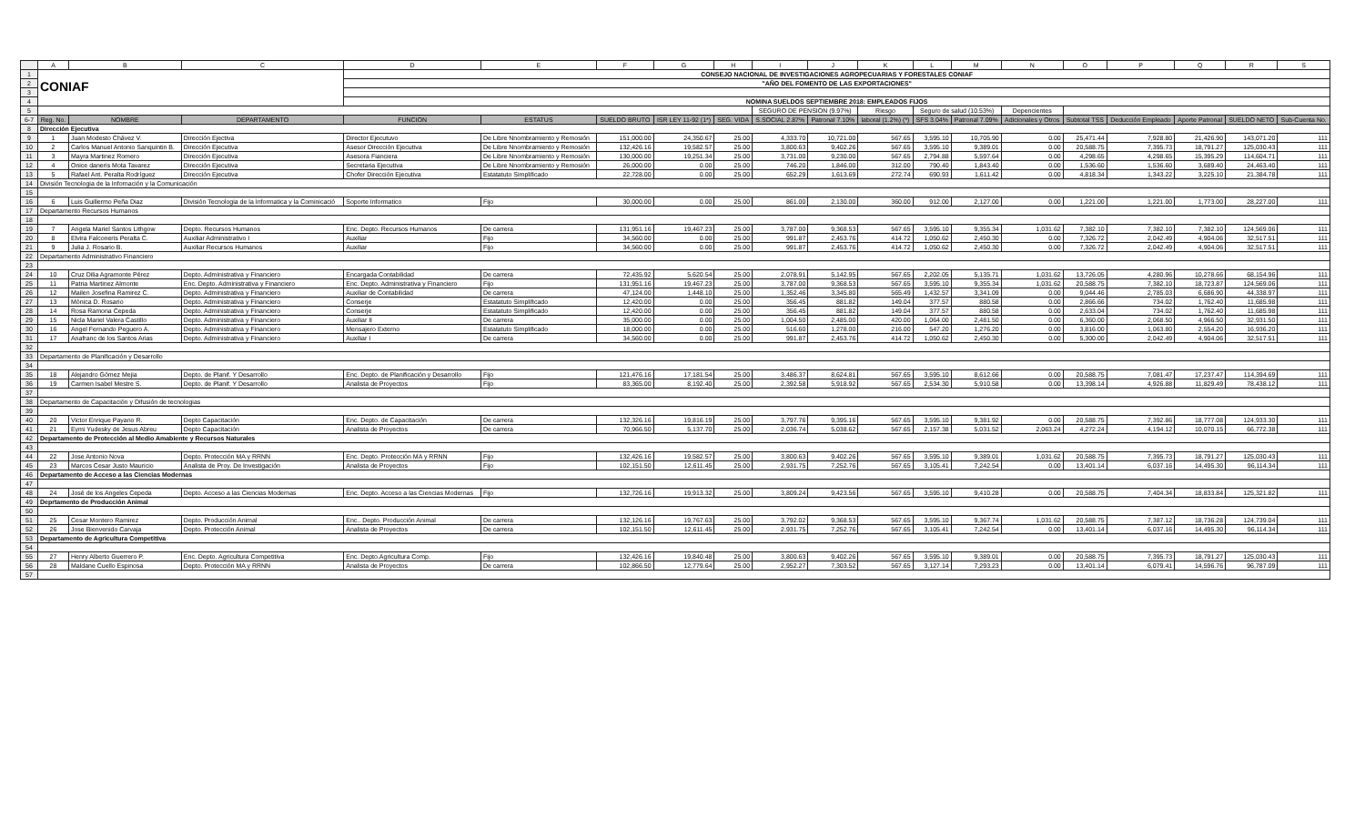| | A | B | C | D | E | F | G | H | I | J | K | L | M | N | O | P | Q | R | S |
| 1 | CONIAF | | | CONSEJO NACIONAL DE INVESTIGACIONES AGROPECUARIAS Y FORESTALES CONIAF | | | | | | | | | | | | | | | |
| 2 | | | | "AÑO DEL FOMENTO DE LAS EXPORTACIONES" | | | | | | | | | | | | | | | |
| 3 | | | | | | | | | | | | | | | | | | | |
| 4 | | | | NOMINA SUELDOS SEPTIEMBRE 2018: EMPLEADOS FIJOS | | | | | | | | | | | | | | | |
| 5 | | | | | | | | | SEGURO DE PENSION (9.97%) | | Riesgo | Seguro de salud (10.53%) | | Depencientes | | | | | |
| 6-7 | Reg. No. | NOMBRE | DEPARTAMENTO | FUNCION | ESTATUS | SUELDO BRUTO | ISR LEY 11-92 (1*) | SEG. VIDA | S.SOCIAL 2.87% | Patronal 7.10% | laboral (1.2%) (*) | SFS 3.04% | Patronal 7.09% | Adicionales y Otros | Subtotal TSS | Deducción Empleado | Aporte Patronal | SUELDO NETO | Sub-Cuenta No. |
| 8 | Dirección Ejecutiva | | | | | | | | | | | | | | | | | | |
| 9 | 1 | Juan Modesto Chávez V. | Dirección Ejectiva | Director Ejecutuvo | De Libre Nnombramiento y Remosión | 151,000.00 | 24,350.67 | 25.00 | 4,333.70 | 10,721.00 | 567.65 | 3,595.10 | 10,705.90 | 0.00 | 25,471.44 | 7,928.80 | 21,426.90 | 143,071.20 | 111 |
| 10 | 2 | Carlos Manuel Antonio Sanquintin B. | Dirección Ejecutiva | Asesor Dirección Ejecutiva | De Libre Nnombramiento y Remosión | 132,426.16 | 19,582.57 | 25.00 | 3,800.63 | 9,402.26 | 567.65 | 3,595.10 | 9,389.01 | 0.00 | 20,588.75 | 7,395.73 | 18,791.27 | 125,030.43 | 111 |
| 11 | 3 | Mayra Martinez Romero | Dirección Ejecutiva | Asesora Fianciera | De Libre Nnombramiento y Remosión | 130,000.00 | 19,251.34 | 25.00 | 3,731.00 | 9,230.00 | 567.65 | 2,794.88 | 5,597.64 | 0.00 | 4,298.65 | 4,298.65 | 15,395.29 | 114,604.71 | 111 |
| 12 | 4 | Onice daneris Mota Tavarez | Dirección Ejecutiva | Secretaria Ejecutiva | De Libre Nnombramiento y Remosión | 26,000.00 | 0.00 | 25.00 | 746.20 | 1,846.00 | 312.00 | 790.40 | 1,843.40 | 0.00 | 1,536.60 | 1,536.60 | 3,689.40 | 24,463.40 | 111 |
| 13 | 5 | Rafael Ant. Peralta Rodríguez | Dirección Ejecutiva | Chofer Dirección Ejecutiva | Estatatuto Simplificado | 22,728.00 | 0.00 | 25.00 | 652.29 | 1,613.69 | 272.74 | 690.93 | 1,611.42 | 0.00 | 4,818.34 | 1,343.22 | 3,225.10 | 21,384.78 | 111 |
| 14 | División Tecnologia de la Infornación y la Comunicación | | | | | | | | | | | | | | | | | | |
| 15 | | | | | | | | | | | | | | | | | | | |
| 16 | 6 | Luis Guillermo Peña Diaz | División Tecnologia de la Informatica y la Cominicació | Soporte Informatico | Fijo | 30,000.00 | 0.00 | 25.00 | 861.00 | 2,130.00 | 360.00 | 912.00 | 2,127.00 | 0.00 | 1,221.00 | 1,221.00 | 1,773.00 | 28,227.00 | 111 |
| 17 | Departamento Recursos Humanos | | | | | | | | | | | | | | | | | | |
| 18 | | | | | | | | | | | | | | | | | | | |
| 19 | 7 | Angela Mariel Santos Lithgow | Depto. Recursos Humanos | Enc. Depto. Recursos Humanos | De carrera | 131,951.16 | 19,467.23 | 25.00 | 3,787.00 | 9,368.53 | 567.65 | 3,595.10 | 9,355.34 | 1,031.62 | 7,382.10 | 7,382.10 | 7,382.10 | 124,569.06 | 111 |
| 20 | 8 | Elvira Falconeris Peralta C. | Auxiliar Administrativo I | Auxiliar | Fijo | 34,560.00 | 0.00 | 25.00 | 991.87 | 2,453.76 | 414.72 | 1,050.62 | 2,450.30 | 0.00 | 7,326.72 | 2,042.49 | 4,904.06 | 32,517.51 | 111 |
| 21 | 9 | Julia J. Rosario B. | Auxiliar Recursos Humanos | Auxiliar | Fijo | 34,560.00 | 0.00 | 25.00 | 991.87 | 2,453.76 | 414.72 | 1,050.62 | 2,450.30 | 0.00 | 7,326.72 | 2,042.49 | 4,904.06 | 32,517.51 | 111 |
| 22 | Departamento Administrativo Financiero | | | | | | | | | | | | | | | | | | |
| 23 | | | | | | | | | | | | | | | | | | | |
| 24 | 10 | Cruz Dilia Agramonte Pérez | Depto. Administrativa y Financiero | Encargada Contabilidad | De carrera | 72,435.92 | 5,620.54 | 25.00 | 2,078.91 | 5,142.95 | 567.65 | 2,202.05 | 5,135.71 | 1,031.62 | 13,726.05 | 4,280.96 | 10,278.66 | 68,154.96 | 111 |
| 25 | 11 | Patria Martinez Almonte | Enc. Depto. Administrativa y Financiero | Enc. Depto. Administrativa y Financiero | Fijo | 131,951.16 | 19,467.23 | 25.00 | 3,787.00 | 9,368.53 | 567.65 | 3,595.10 | 9,355.34 | 1,031.62 | 20,588.75 | 7,382.10 | 18,723.87 | 124,569.06 | 111 |
| 26 | 12 | Mailen Josefina Ramirez C. | Depto. Administrativa y Financiero | Auxiliar de Contabilidad | De carrera | 47,124.00 | 1,448.10 | 25.00 | 1,352.46 | 3,345.80 | 565.49 | 1,432.57 | 3,341.09 | 0.00 | 9,044.46 | 2,785.03 | 6,686.90 | 44,338.97 | 111 |
| 27 | 13 | Mónica D. Rosario | Depto. Administrativa y Financiero | Conserje | Estatatuto Simplificado | 12,420.00 | 0.00 | 25.00 | 356.45 | 881.82 | 149.04 | 377.57 | 880.58 | 0.00 | 2,866.66 | 734.02 | 1,762.40 | 11,685.98 | 111 |
| 28 | 14 | Rosa Ramona Cepeda | Depto. Administrativa y Financiero | Conserje | Estatatuto Simplificado | 12,420.00 | 0.00 | 25.00 | 356.45 | 881.82 | 149.04 | 377.57 | 880.58 | 0.00 | 2,633.04 | 734.02 | 1,762.40 | 11,685.98 | 111 |
| 29 | 15 | Nicla Mariel Valera Castillo | Depto. Administrativa y Financiero | Auxiliar II | De carrera | 35,000.00 | 0.00 | 25.00 | 1,004.50 | 2,485.00 | 420.00 | 1,064.00 | 2,481.50 | 0.00 | 6,360.00 | 2,068.50 | 4,966.50 | 32,931.50 | 111 |
| 30 | 16 | Angel Fernando Peguero A. | Depto. Administrativa y Financiero | Mensajero Externo | Estatatuto Simplificado | 18,000.00 | 0.00 | 25.00 | 516.60 | 1,278.00 | 216.00 | 547.20 | 1,276.20 | 0.00 | 3,816.00 | 1,063.80 | 2,554.20 | 16,936.20 | 111 |
| 31 | 17 | Anafranc de los Santos Arias | Depto. Administrativa y Financiero | Auxiliar I | De carrera | 34,560.00 | 0.00 | 25.00 | 991.87 | 2,453.76 | 414.72 | 1,050.62 | 2,450.30 | 0.00 | 5,300.00 | 2,042.49 | 4,904.06 | 32,517.51 | 111 |
| 32 | | | | | | | | | | | | | | | | | | | |
| 33 | Departamento de Planificación y Desarrollo | | | | | | | | | | | | | | | | | | |
| 34 | | | | | | | | | | | | | | | | | | | |
| 35 | 18 | Alejandro Gómez Mejia | Depto. de Planif. Y Desarrollo | Enc. Depto. de Planificación y Desarrollo | Fijo | 121,476.16 | 17,181.54 | 25.00 | 3,486.37 | 8,624.81 | 567.65 | 3,595.10 | 8,612.66 | 0.00 | 20,588.75 | 7,081.47 | 17,237.47 | 114,394.69 | 111 |
| 36 | 19 | Carmen Isabel Mestre S. | Depto. de Planif. Y Desarrollo | Analista de Proyectos | Fijo | 83,365.00 | 8,192.40 | 25.00 | 2,392.58 | 5,918.92 | 567.65 | 2,534.30 | 5,910.58 | 0.00 | 13,398.14 | 4,926.88 | 11,829.49 | 78,438.12 | 111 |
| 37 | | | | | | | | | | | | | | | | | | | |
| 38 | Departamento de Capacitación y Difusión de tecnologias | | | | | | | | | | | | | | | | | | |
| 39 | | | | | | | | | | | | | | | | | | | |
| 40 | 20 | Victor Enrique Payano R. | Depto Capacitación | Enc. Depto. de Capacitación | De carrera | 132,326.16 | 19,816.19 | 25.00 | 3,797.76 | 9,395.16 | 567.65 | 3,595.10 | 9,381.92 | 0.00 | 20,588.75 | 7,392.86 | 18,777.08 | 124,933.30 | 111 |
| 41 | 21 | Eymi Yudesky de Jesus Abreu | Depto Capacitación | Analista de Proyectos | De carrera | 70,966.50 | 5,137.70 | 25.00 | 2,036.74 | 5,038.62 | 567.65 | 2,157.38 | 5,031.52 | 2,063.24 | 4,272.24 | 4,194.12 | 10,070.15 | 66,772.38 | 111 |
| 42 | Departamento de Protección al Medio Amabiente y Recursos Naturales | | | | | | | | | | | | | | | | | | |
| 43 | | | | | | | | | | | | | | | | | | | |
| 44 | 22 | Jose Antonio Nova | Depto. Protección MA y RRNN | Enc. Depto. Protección MA y RRNN | Fijo | 132,426.16 | 19,582.57 | 25.00 | 3,800.63 | 9,402.26 | 567.65 | 3,595.10 | 9,389.01 | 1,031.62 | 20,588.75 | 7,395.73 | 18,791.27 | 125,030.43 | 111 |
| 45 | 23 | Marcos Cesar Justo Mauricio | Analista de Proy. De Investigación | Analista de Proyectos | Fijo | 102,151.50 | 12,611.45 | 25.00 | 2,931.75 | 7,252.76 | 567.65 | 3,105.41 | 7,242.54 | 0.00 | 13,401.14 | 6,037.16 | 14,495.30 | 96,114.34 | 111 |
| 46 | Departamento de Acceso a las Ciencias Modernas | | | | | | | | | | | | | | | | | | |
| 47 | | | | | | | | | | | | | | | | | | | |
| 48 | 24 | José de los Angeles Cepeda | Depto. Acceso a las Ciencias Modernas | Enc. Depto. Acceso a las Ciencias Modernas | Fijo | 132,726.16 | 19,913.32 | 25.00 | 3,809.24 | 9,423.56 | 567.65 | 3,595.10 | 9,410.28 | 0.00 | 20,588.75 | 7,404.34 | 18,833.84 | 125,321.82 | 111 |
| 49 | Deprtamento de Producción Animal | | | | | | | | | | | | | | | | | | |
| 50 | | | | | | | | | | | | | | | | | | | |
| 51 | 25 | Cesar Montero Ramirez | Depto. Producción Animal | Enc.. Depto. Producción Animal | De carrera | 132,126.16 | 19,767.63 | 25.00 | 3,792.02 | 9,368.53 | 567.65 | 3,595.10 | 9,367.74 | 1,031.62 | 20,588.75 | 7,387.12 | 18,736.28 | 124,739.04 | 111 |
| 52 | 26 | Jose Bienvenido Carvaja | Depto. Protección Animal | Analista de Proyectos | De carrera | 102,151.50 | 12,611.45 | 25.00 | 2,931.75 | 7,252.76 | 567.65 | 3,105.41 | 7,242.54 | 0.00 | 13,401.14 | 6,037.16 | 14,495.30 | 96,114.34 | 111 |
| 53 | Departamento de Agricultura Competitiva | | | | | | | | | | | | | | | | | | |
| 54 | | | | | | | | | | | | | | | | | | | |
| 55 | 27 | Henry Alberto Guerrero P. | Enc. Depto. Agricultura Competitiva | Enc. Depto.Agricultura Comp. | Fijo | 132,426.16 | 19,840.48 | 25.00 | 3,800.63 | 9,402.26 | 567.65 | 3,595.10 | 9,389.01 | 0.00 | 20,588.75 | 7,395.73 | 18,791.27 | 125,030.43 | 111 |
| 56 | 28 | Maldane Cuello Espinosa | Depto. Protección MA y RRNN | Analista de Proyectos | De carrera | 102,866.50 | 12,779.64 | 25.00 | 2,952.27 | 7,303.52 | 567.65 | 3,127.14 | 7,293.23 | 0.00 | 13,401.14 | 6,079.41 | 14,596.76 | 96,787.09 | 111 |
| 57 | | | | | | | | | | | | | | | | | | | |